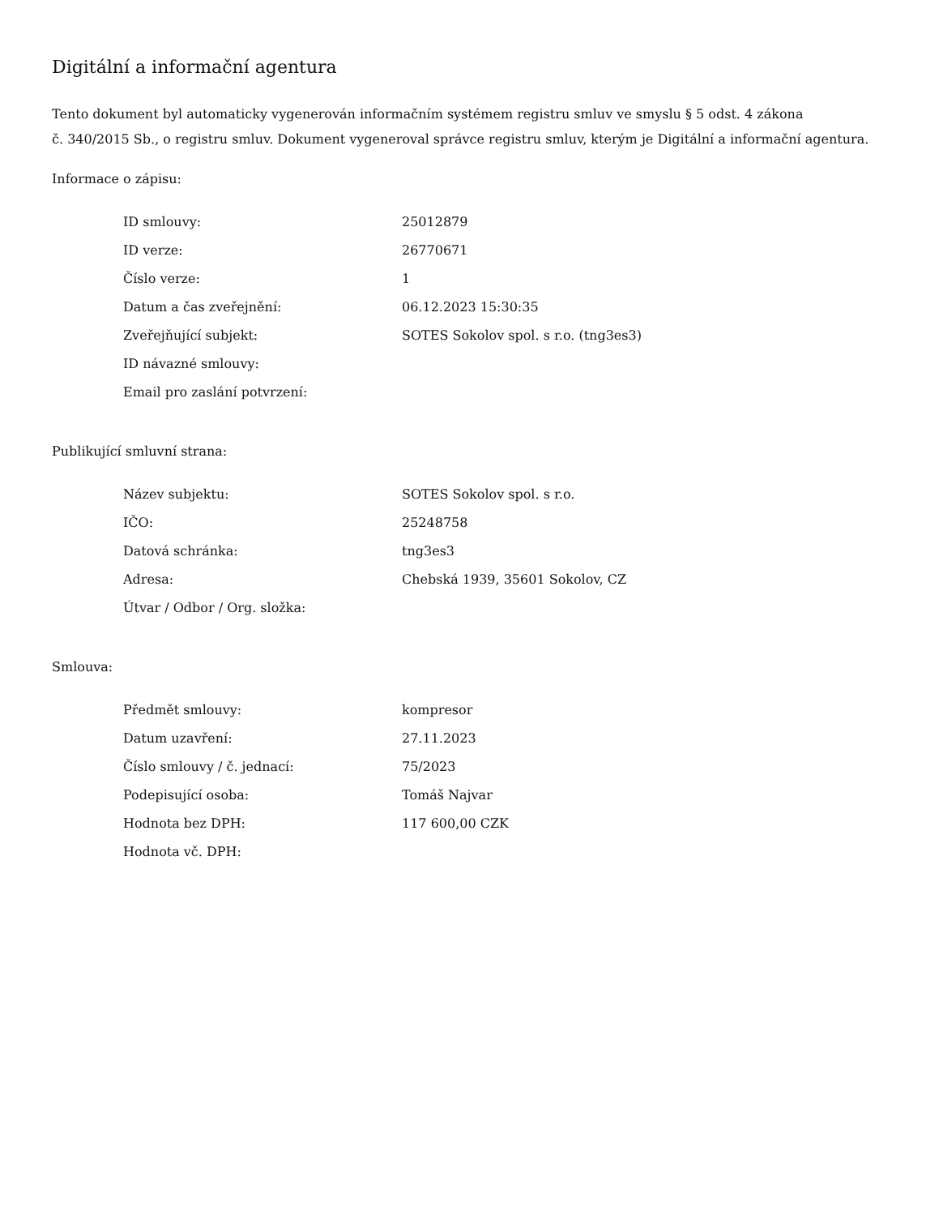Digitální a informační agentura
Tento dokument byl automaticky vygenerován informačním systémem registru smluv ve smyslu § 5 odst. 4 zákona
č. 340/2015 Sb., o registru smluv. Dokument vygeneroval správce registru smluv, kterým je Digitální a informační agentura.
Informace o zápisu:
| ID smlouvy: | 25012879 |
| ID verze: | 26770671 |
| Číslo verze: | 1 |
| Datum a čas zveřejnění: | 06.12.2023 15:30:35 |
| Zveřejňující subjekt: | SOTES Sokolov spol. s r.o. (tng3es3) |
| ID návazné smlouvy: | |
| Email pro zaslání potvrzení: | |
Publikující smluvní strana:
| Název subjektu: | SOTES Sokolov spol. s r.o. |
| IČO: | 25248758 |
| Datová schránka: | tng3es3 |
| Adresa: | Chebská 1939, 35601 Sokolov, CZ |
| Útvar / Odbor / Org. složka: | |
Smlouva:
| Předmět smlouvy: | kompresor |
| Datum uzavření: | 27.11.2023 |
| Číslo smlouvy / č. jednací: | 75/2023 |
| Podepisující osoba: | Tomáš Najvar |
| Hodnota bez DPH: | 117 600,00 CZK |
| Hodnota vč. DPH: | |